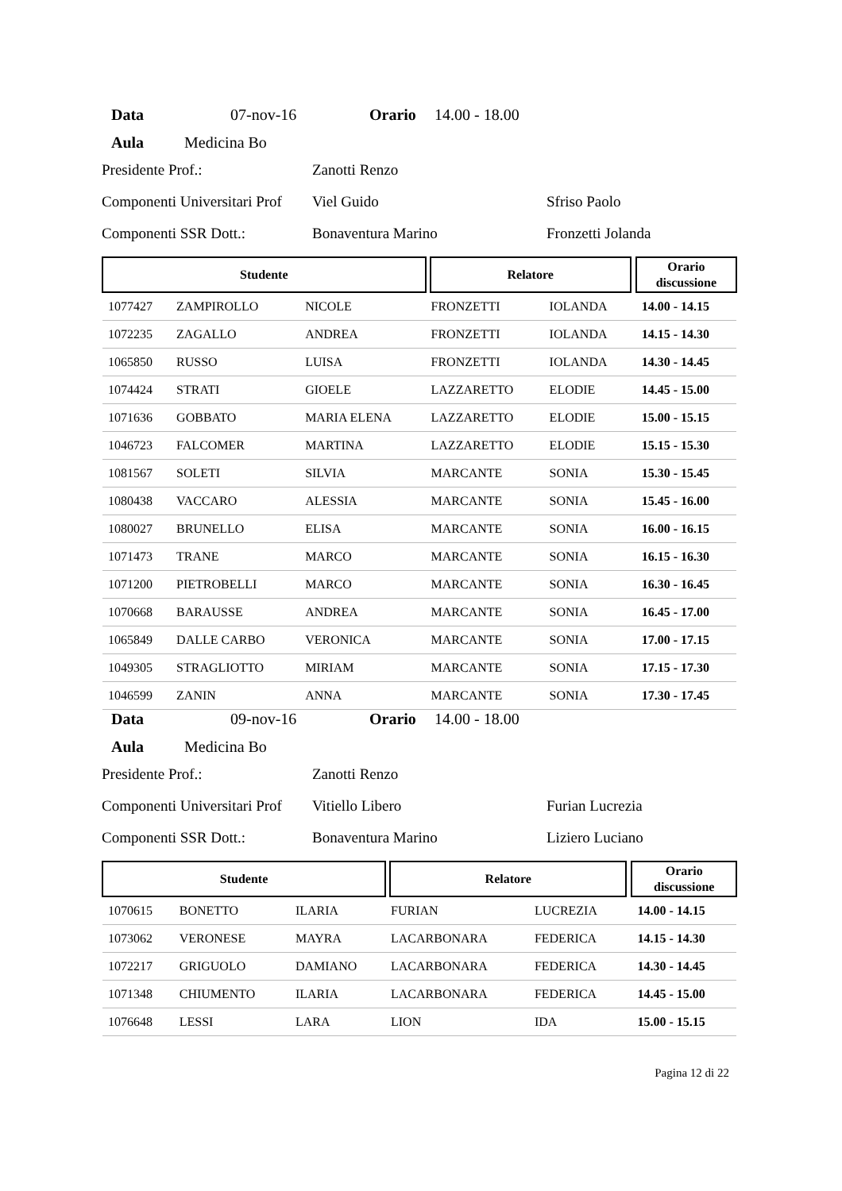Data 07-nov-16 Orario 14.00 - 18.00
Aula Medicina Bo
Presidente Prof.: Zanotti Renzo
Componenti Universitari Prof Viel Guido Sfriso Paolo
Componenti SSR Dott.: Bonaventura Marino Fronzetti Jolanda
| Studente | | | | Relatore | | | Orario discussione |
| --- | --- | --- | --- | --- | --- | --- | --- |
| 1077427 | ZAMPIROLLO | NICOLE | FRONZETTI | | IOLANDA | | 14.00 - 14.15 |
| 1072235 | ZAGALLO | ANDREA | FRONZETTI | | IOLANDA | | 14.15 - 14.30 |
| 1065850 | RUSSO | LUISA | FRONZETTI | | IOLANDA | | 14.30 - 14.45 |
| 1074424 | STRATI | GIOELE | LAZZARETTO | | ELODIE | | 14.45 - 15.00 |
| 1071636 | GOBBATO | MARIA ELENA | LAZZARETTO | | ELODIE | | 15.00 - 15.15 |
| 1046723 | FALCOMER | MARTINA | LAZZARETTO | | ELODIE | | 15.15 - 15.30 |
| 1081567 | SOLETI | SILVIA | MARCANTE | | SONIA | | 15.30 - 15.45 |
| 1080438 | VACCARO | ALESSIA | MARCANTE | | SONIA | | 15.45 - 16.00 |
| 1080027 | BRUNELLO | ELISA | MARCANTE | | SONIA | | 16.00 - 16.15 |
| 1071473 | TRANE | MARCO | MARCANTE | | SONIA | | 16.15 - 16.30 |
| 1071200 | PIETROBELLI | MARCO | MARCANTE | | SONIA | | 16.30 - 16.45 |
| 1070668 | BARAUSSE | ANDREA | MARCANTE | | SONIA | | 16.45 - 17.00 |
| 1065849 | DALLE CARBO | VERONICA | MARCANTE | | SONIA | | 17.00 - 17.15 |
| 1049305 | STRAGLIOTTO | MIRIAM | MARCANTE | | SONIA | | 17.15 - 17.30 |
| 1046599 | ZANIN | ANNA | MARCANTE | | SONIA | | 17.30 - 17.45 |
Data 09-nov-16 Orario 14.00 - 18.00
Aula Medicina Bo
Presidente Prof.: Zanotti Renzo
Componenti Universitari Prof Vitiello Libero Furian Lucrezia
Componenti SSR Dott.: Bonaventura Marino Liziero Luciano
| Studente | | | | Relatore | | | Orario discussione |
| --- | --- | --- | --- | --- | --- | --- | --- |
| 1070615 | BONETTO | ILARIA | FURIAN | | LUCREZIA | | 14.00 - 14.15 |
| 1073062 | VERONESE | MAYRA | LACARBONARA | | FEDERICA | | 14.15 - 14.30 |
| 1072217 | GRIGUOLO | DAMIANO | LACARBONARA | | FEDERICA | | 14.30 - 14.45 |
| 1071348 | CHIUMENTO | ILARIA | LACARBONARA | | FEDERICA | | 14.45 - 15.00 |
| 1076648 | LESSI | LARA | LION | | IDA | | 15.00 - 15.15 |
Pagina 12 di 22